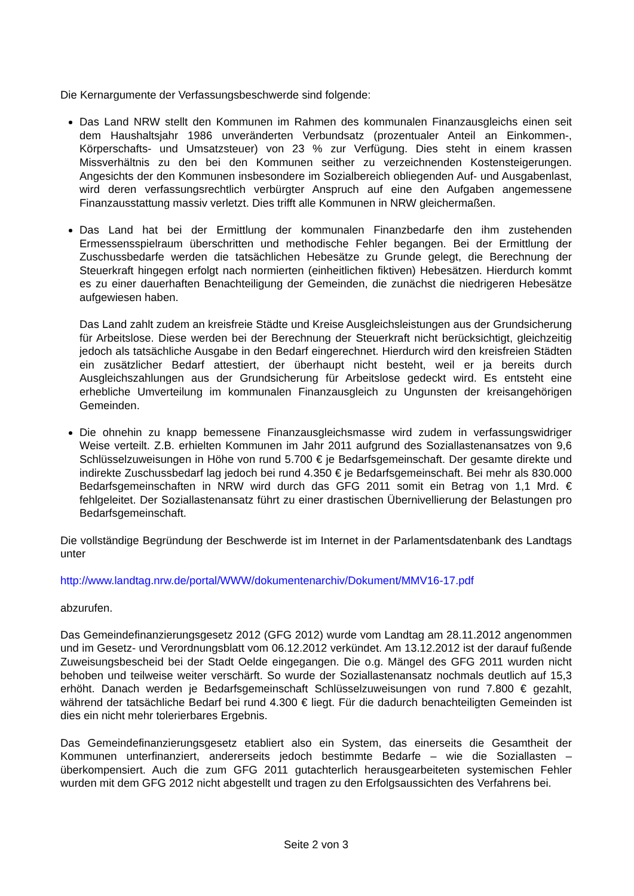Die Kernargumente der Verfassungsbeschwerde sind folgende:
Das Land NRW stellt den Kommunen im Rahmen des kommunalen Finanzausgleichs einen seit dem Haushaltsjahr 1986 unveränderten Verbundsatz (prozentualer Anteil an Einkommen-, Körperschafts- und Umsatzsteuer) von 23 % zur Verfügung. Dies steht in einem krassen Missverhältnis zu den bei den Kommunen seither zu verzeichnenden Kostensteigerungen. Angesichts der den Kommunen insbesondere im Sozialbereich obliegenden Auf- und Ausgabenlast, wird deren verfassungsrechtlich verbürgter Anspruch auf eine den Aufgaben angemessene Finanzausstattung massiv verletzt. Dies trifft alle Kommunen in NRW gleichermaßen.
Das Land hat bei der Ermittlung der kommunalen Finanzbedarfe den ihm zustehenden Ermessensspielraum überschritten und methodische Fehler begangen. Bei der Ermittlung der Zuschussbedarfe werden die tatsächlichen Hebesätze zu Grunde gelegt, die Berechnung der Steuerkraft hingegen erfolgt nach normierten (einheitlichen fiktiven) Hebesätzen. Hierdurch kommt es zu einer dauerhaften Benachteiligung der Gemeinden, die zunächst die niedrigeren Hebesätze aufgewiesen haben.
Das Land zahlt zudem an kreisfreie Städte und Kreise Ausgleichsleistungen aus der Grundsicherung für Arbeitslose. Diese werden bei der Berechnung der Steuerkraft nicht berücksichtigt, gleichzeitig jedoch als tatsächliche Ausgabe in den Bedarf eingerechnet. Hierdurch wird den kreisfreien Städten ein zusätzlicher Bedarf attestiert, der überhaupt nicht besteht, weil er ja bereits durch Ausgleichszahlungen aus der Grundsicherung für Arbeitslose gedeckt wird. Es entsteht eine erhebliche Umverteilung im kommunalen Finanzausgleich zu Ungunsten der kreisangehörigen Gemeinden.
Die ohnehin zu knapp bemessene Finanzausgleichsmasse wird zudem in verfassungswidriger Weise verteilt. Z.B. erhielten Kommunen im Jahr 2011 aufgrund des Soziallastenansatzes von 9,6 Schlüsselzuweisungen in Höhe von rund 5.700 € je Bedarfsgemeinschaft. Der gesamte direkte und indirekte Zuschussbedarf lag jedoch bei rund 4.350 € je Bedarfsgemeinschaft. Bei mehr als 830.000 Bedarfsgemeinschaften in NRW wird durch das GFG 2011 somit ein Betrag von 1,1 Mrd. € fehlgeleitet. Der Soziallastenansatz führt zu einer drastischen Übernivellierung der Belastungen pro Bedarfsgemeinschaft.
Die vollständige Begründung der Beschwerde ist im Internet in der Parlamentsdatenbank des Landtags unter
http://www.landtag.nrw.de/portal/WWW/dokumentenarchiv/Dokument/MMV16-17.pdf
abzurufen.
Das Gemeindefinanzierungsgesetz 2012 (GFG 2012) wurde vom Landtag am 28.11.2012 angenommen und im Gesetz- und Verordnungsblatt vom 06.12.2012 verkündet. Am 13.12.2012 ist der darauf fußende Zuweisungsbescheid bei der Stadt Oelde eingegangen. Die o.g. Mängel des GFG 2011 wurden nicht behoben und teilweise weiter verschärft. So wurde der Soziallastenansatz nochmals deutlich auf 15,3 erhöht. Danach werden je Bedarfsgemeinschaft Schlüsselzuweisungen von rund 7.800 € gezahlt, während der tatsächliche Bedarf bei rund 4.300 € liegt. Für die dadurch benachteiligten Gemeinden ist dies ein nicht mehr tolerierbares Ergebnis.
Das Gemeindefinanzierungsgesetz etabliert also ein System, das einerseits die Gesamtheit der Kommunen unterfinanziert, andererseits jedoch bestimmte Bedarfe – wie die Soziallasten – überkompensiert. Auch die zum GFG 2011 gutachterlich herausgearbeiteten systemischen Fehler wurden mit dem GFG 2012 nicht abgestellt und tragen zu den Erfolgsaussichten des Verfahrens bei.
Seite 2 von 3